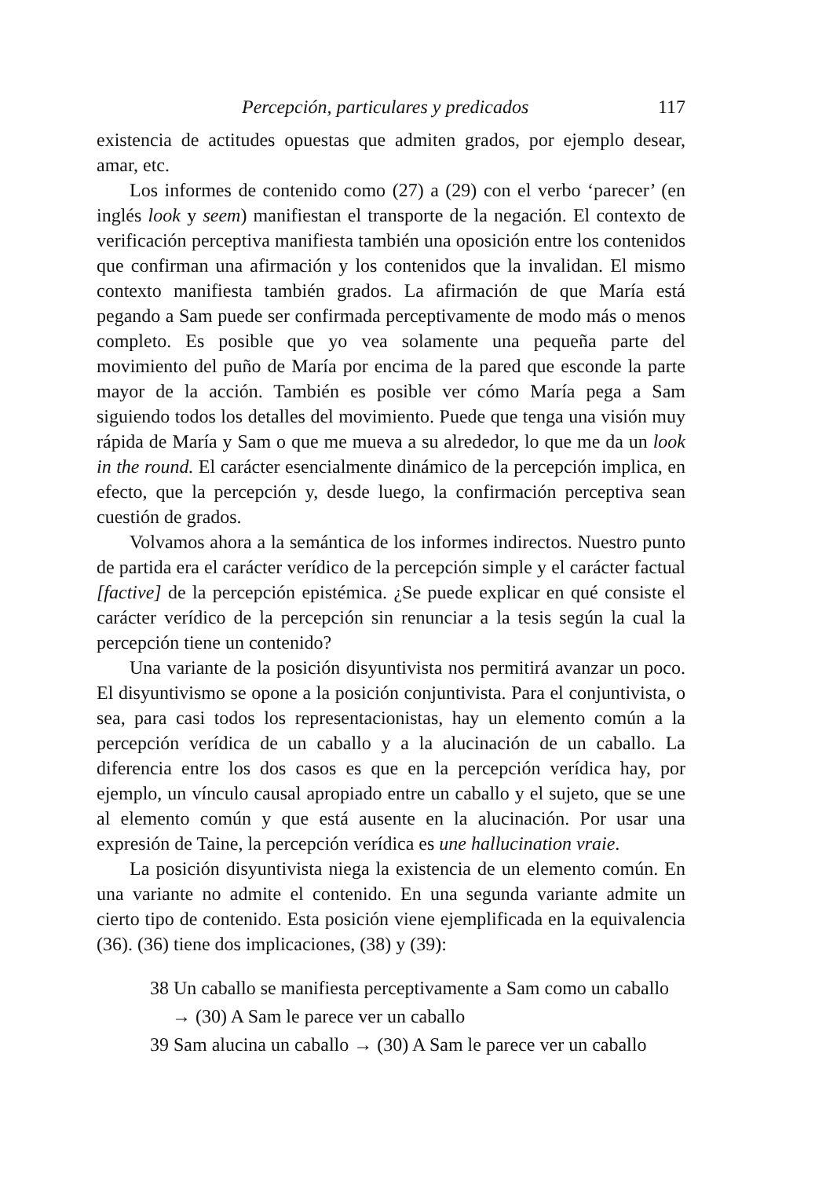Percepción, particulares y predicados 117
existencia de actitudes opuestas que admiten grados, por ejemplo desear, amar, etc.
Los informes de contenido como (27) a (29) con el verbo ‘parecer’ (en inglés look y seem) manifiestan el transporte de la negación. El contexto de verificación perceptiva manifiesta también una oposición entre los contenidos que confirman una afirmación y los contenidos que la invalidan. El mismo contexto manifiesta también grados. La afirmación de que María está pegando a Sam puede ser confirmada perceptivamente de modo más o menos completo. Es posible que yo vea solamente una pequeña parte del movimiento del puño de María por encima de la pared que esconde la parte mayor de la acción. También es posible ver cómo María pega a Sam siguiendo todos los detalles del movimiento. Puede que tenga una visión muy rápida de María y Sam o que me mueva a su alrededor, lo que me da un look in the round. El carácter esencialmente dinámico de la percepción implica, en efecto, que la percepción y, desde luego, la confirmación perceptiva sean cuestión de grados.
Volvamos ahora a la semántica de los informes indirectos. Nuestro punto de partida era el carácter verídico de la percepción simple y el carácter factual [factive] de la percepción epistémica. ¿Se puede explicar en qué consiste el carácter verídico de la percepción sin renunciar a la tesis según la cual la percepción tiene un contenido?
Una variante de la posición disyuntivista nos permitirá avanzar un poco. El disyuntivismo se opone a la posición conjuntivista. Para el conjuntivista, o sea, para casi todos los representacionistas, hay un elemento común a la percepción verídica de un caballo y a la alucinación de un caballo. La diferencia entre los dos casos es que en la percepción verídica hay, por ejemplo, un vínculo causal apropiado entre un caballo y el sujeto, que se une al elemento común y que está ausente en la alucinación. Por usar una expresión de Taine, la percepción verídica es une hallucination vraie.
La posición disyuntivista niega la existencia de un elemento común. En una variante no admite el contenido. En una segunda variante admite un cierto tipo de contenido. Esta posición viene ejemplificada en la equivalencia (36). (36) tiene dos implicaciones, (38) y (39):
38 Un caballo se manifiesta perceptivamente a Sam como un caballo → (30) A Sam le parece ver un caballo
39 Sam alucina un caballo → (30) A Sam le parece ver un caballo